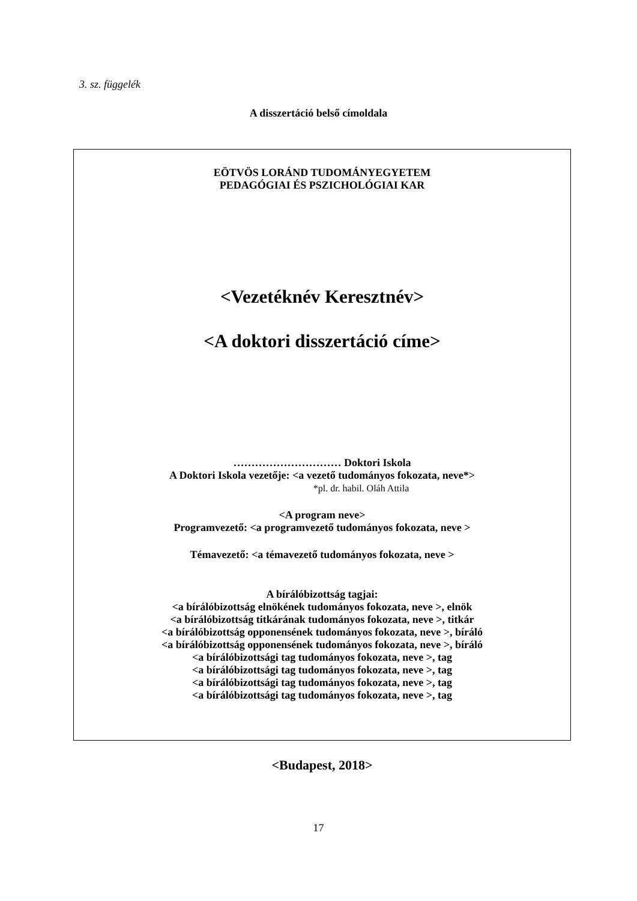3. sz. függelék
A disszertáció belső címoldala
EÖTVÖS LORÁND TUDOMÁNYEGYETEM
PEDAGÓGIAI ÉS PSZICHOLÓGIAI KAR
<Vezetéknév Keresztnév>
<A doktori disszertáció címe>
………………………… Doktori Iskola
A Doktori Iskola vezetője: <a vezető tudományos fokozata, neve*>
*pl. dr. habil. Oláh Attila
<A program neve>
Programvezető: <a programvezető tudományos fokozata, neve >
Témavezető: <a témavezető tudományos fokozata, neve >
A bírálóbizottság tagjai:
<a bírálóbizottság elnökének tudományos fokozata, neve >, elnök
<a bírálóbizottság titkárának tudományos fokozata, neve >, titkár
<a bírálóbizottság opponensének tudományos fokozata, neve >, bíráló
<a bírálóbizottság opponensének tudományos fokozata, neve >, bíráló
<a bírálóbizottsági tag tudományos fokozata, neve >, tag
<a bírálóbizottsági tag tudományos fokozata, neve >, tag
<a bírálóbizottsági tag tudományos fokozata, neve >, tag
<a bírálóbizottsági tag tudományos fokozata, neve >, tag
<Budapest, 2018>
17